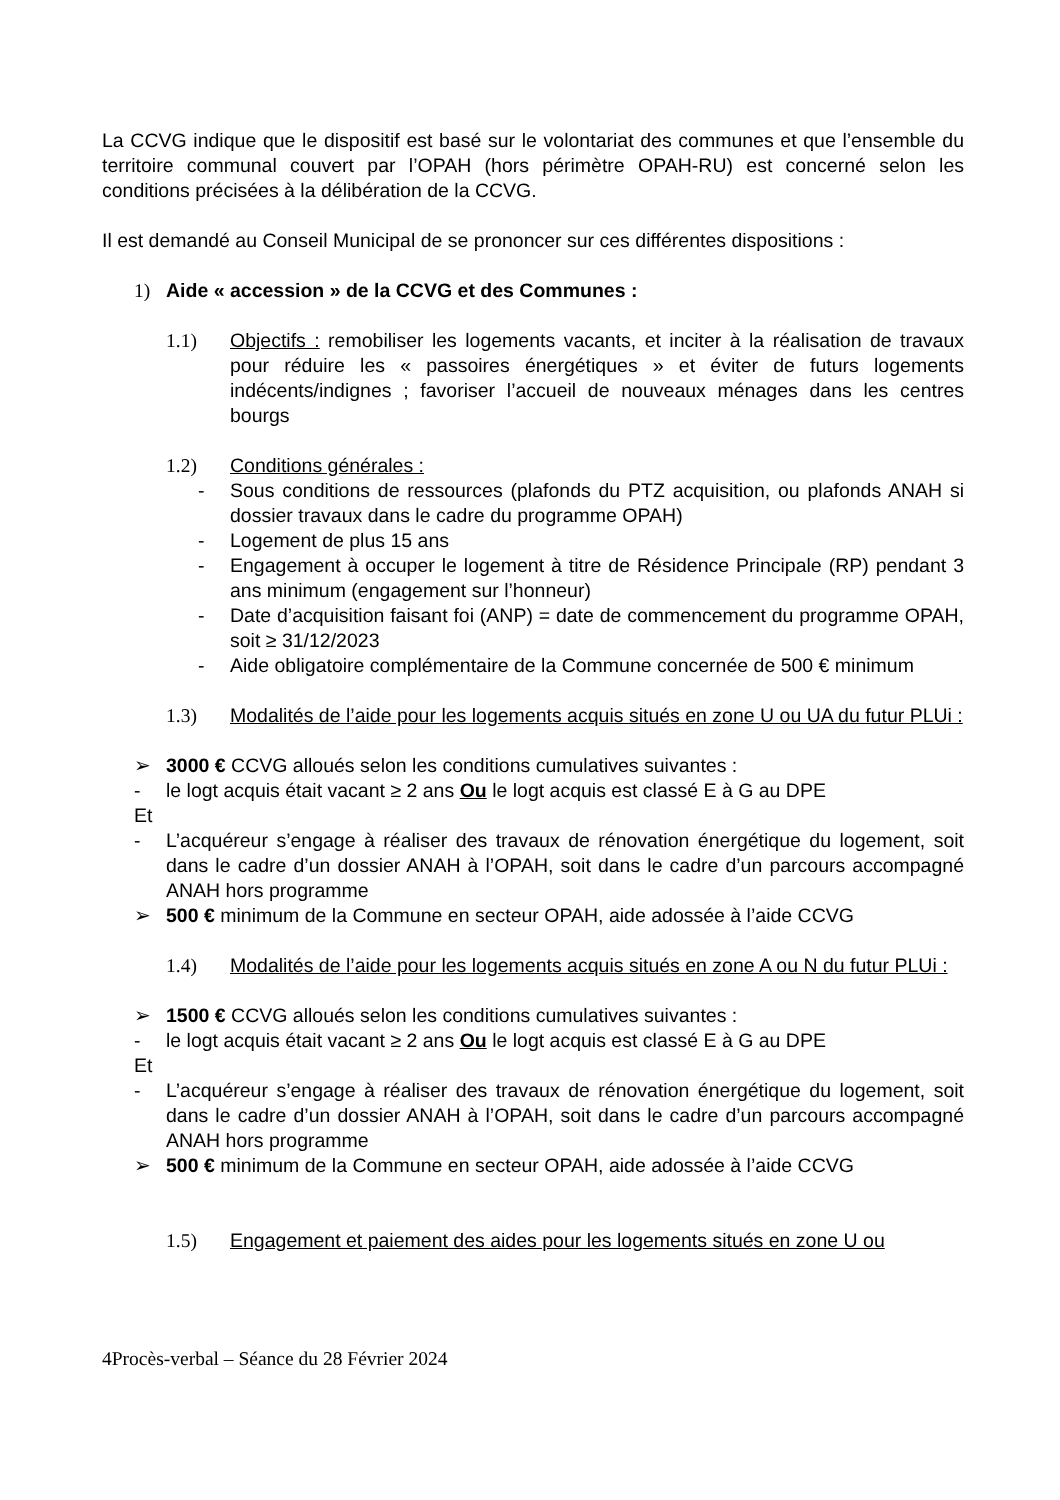La CCVG indique que le dispositif est basé sur le volontariat des communes et que l’ensemble du territoire communal couvert par l’OPAH (hors périmètre OPAH-RU) est concerné selon les conditions précisées à la délibération de la CCVG.
Il est demandé au Conseil Municipal de se prononcer sur ces différentes dispositions :
1) Aide « accession » de la CCVG et des Communes :
1.1) Objectifs : remobiliser les logements vacants, et inciter à la réalisation de travaux pour réduire les « passoires énergétiques » et éviter de futurs logements indécents/indignes ; favoriser l’accueil de nouveaux ménages dans les centres bourgs
1.2) Conditions générales :
- Sous conditions de ressources (plafonds du PTZ acquisition, ou plafonds ANAH si dossier travaux dans le cadre du programme OPAH)
- Logement de plus 15 ans
- Engagement à occuper le logement à titre de Résidence Principale (RP) pendant 3 ans minimum (engagement sur l’honneur)
- Date d’acquisition faisant foi (ANP) = date de commencement du programme OPAH, soit ≥ 31/12/2023
- Aide obligatoire complémentaire de la Commune concernée de 500 € minimum
1.3) Modalités de l’aide pour les logements acquis situés en zone U ou UA du futur PLUi :
➢ 3000 € CCVG alloués selon les conditions cumulatives suivantes :
- le logt acquis était vacant ≥ 2 ans Ou le logt acquis est classé E à G au DPE
Et
- L’acquéreur s’engage à réaliser des travaux de rénovation énergétique du logement, soit dans le cadre d’un dossier ANAH à l’OPAH, soit dans le cadre d’un parcours accompagné ANAH hors programme
➢ 500 € minimum de la Commune en secteur OPAH, aide adossée à l’aide CCVG
1.4) Modalités de l’aide pour les logements acquis situés en zone A ou N du futur PLUi :
➢ 1500 € CCVG alloués selon les conditions cumulatives suivantes :
- le logt acquis était vacant ≥ 2 ans Ou le logt acquis est classé E à G au DPE
Et
- L’acquéreur s’engage à réaliser des travaux de rénovation énergétique du logement, soit dans le cadre d’un dossier ANAH à l’OPAH, soit dans le cadre d’un parcours accompagné ANAH hors programme
➢ 500 € minimum de la Commune en secteur OPAH, aide adossée à l’aide CCVG
1.5) Engagement et paiement des aides pour les logements situés en zone U ou
4Procès-verbal – Séance du 28 Février 2024